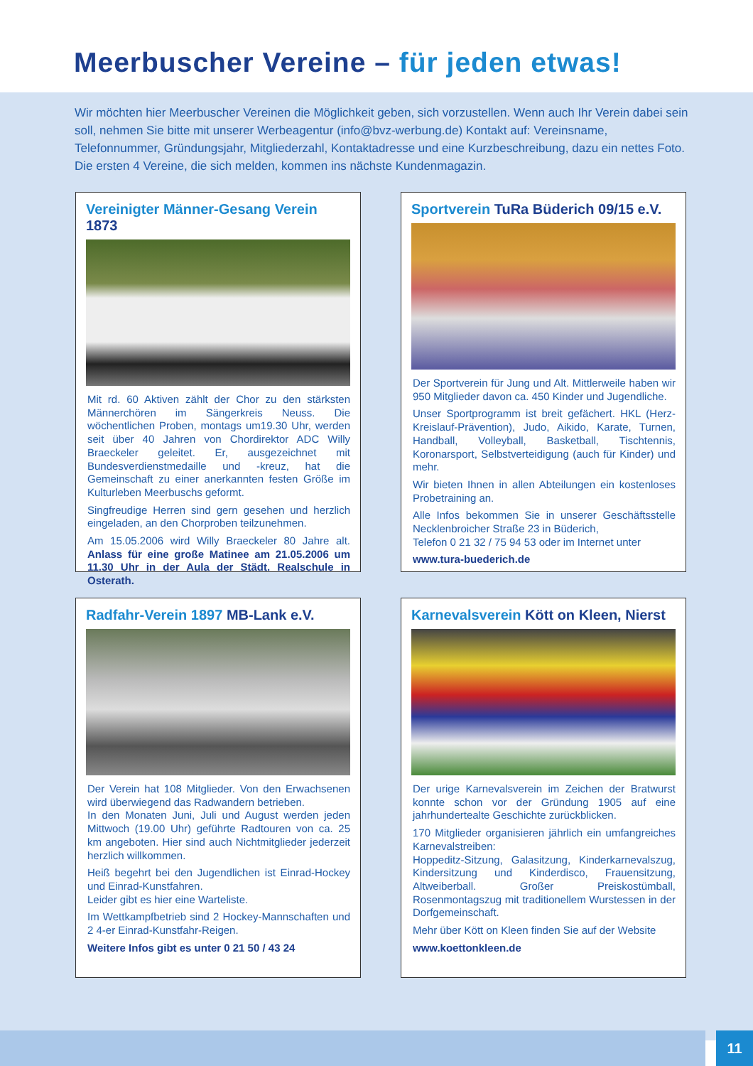Meerbuscher Vereine – für jeden etwas!
Wir möchten hier Meerbuscher Vereinen die Möglichkeit geben, sich vorzustellen. Wenn auch Ihr Verein dabei sein soll, nehmen Sie bitte mit unserer Werbeagentur (info@bvz-werbung.de) Kontakt auf: Vereinsname, Telefonnummer, Gründungsjahr, Mitgliederzahl, Kontaktadresse und eine Kurzbeschreibung, dazu ein nettes Foto.
Die ersten 4 Vereine, die sich melden, kommen ins nächste Kundenmagazin.
Vereinigter Männer-Gesang Verein 1873
Mit rd. 60 Aktiven zählt der Chor zu den stärksten Männerchören im Sängerkreis Neuss. Die wöchentlichen Proben, montags um19.30 Uhr, werden seit über 40 Jahren von Chordirektor ADC Willy Braeckeler geleitet. Er, ausgezeichnet mit Bundesverdienstmedaille und -kreuz, hat die Gemeinschaft zu einer anerkannten festen Größe im Kulturleben Meerbuschs geformt.
Singfreudige Herren sind gern gesehen und herzlich eingeladen, an den Chorproben teilzunehmen.
Am 15.05.2006 wird Willy Braeckeler 80 Jahre alt. Anlass für eine große Matinee am 21.05.2006 um 11.30 Uhr in der Aula der Städt. Realschule in Osterath.
Sportverein TuRa Büderich 09/15 e.V.
Der Sportverein für Jung und Alt. Mittlerweile haben wir 950 Mitglieder davon ca. 450 Kinder und Jugendliche.
Unser Sportprogramm ist breit gefächert. HKL (Herz-Kreislauf-Prävention), Judo, Aikido, Karate, Turnen, Handball, Volleyball, Basketball, Tischtennis, Koronarsport, Selbstverteidigung (auch für Kinder) und mehr.
Wir bieten Ihnen in allen Abteilungen ein kostenloses Probetraining an.
Alle Infos bekommen Sie in unserer Geschäftsstelle Necklenbroicher Straße 23 in Büderich,
Telefon 0 21 32 / 75 94 53 oder im Internet unter
www.tura-buederich.de
Radfahr-Verein 1897 MB-Lank e.V.
Der Verein hat 108 Mitglieder. Von den Erwachsenen wird überwiegend das Radwandern betrieben.
In den Monaten Juni, Juli und August werden jeden Mittwoch (19.00 Uhr) geführte Radtouren von ca. 25 km angeboten. Hier sind auch Nichtmitglieder jederzeit herzlich willkommen.
Heiß begehrt bei den Jugendlichen ist Einrad-Hockey und Einrad-Kunstfahren.
Leider gibt es hier eine Warteliste.
Im Wettkampfbetrieb sind 2 Hockey-Mannschaften und 2 4-er Einrad-Kunstfahr-Reigen.
Weitere Infos gibt es unter 0 21 50 / 43 24
Karnevalsverein Kött on Kleen, Nierst
Der urige Karnevalsverein im Zeichen der Bratwurst konnte schon vor der Gründung 1905 auf eine jahrhundertealte Geschichte zurückblicken.
170 Mitglieder organisieren jährlich ein umfangreiches Karnevalstreiben:
Hoppeditz-Sitzung, Galasitzung, Kinderkarnevalszug, Kindersitzung und Kinderdisco, Frauensitzung, Altweiberball. Großer Preiskostümball, Rosenmontagszug mit traditionellem Wurstessen in der Dorfgemeinschaft.
Mehr über Kött on Kleen finden Sie auf der Website
www.koettonkleen.de
11